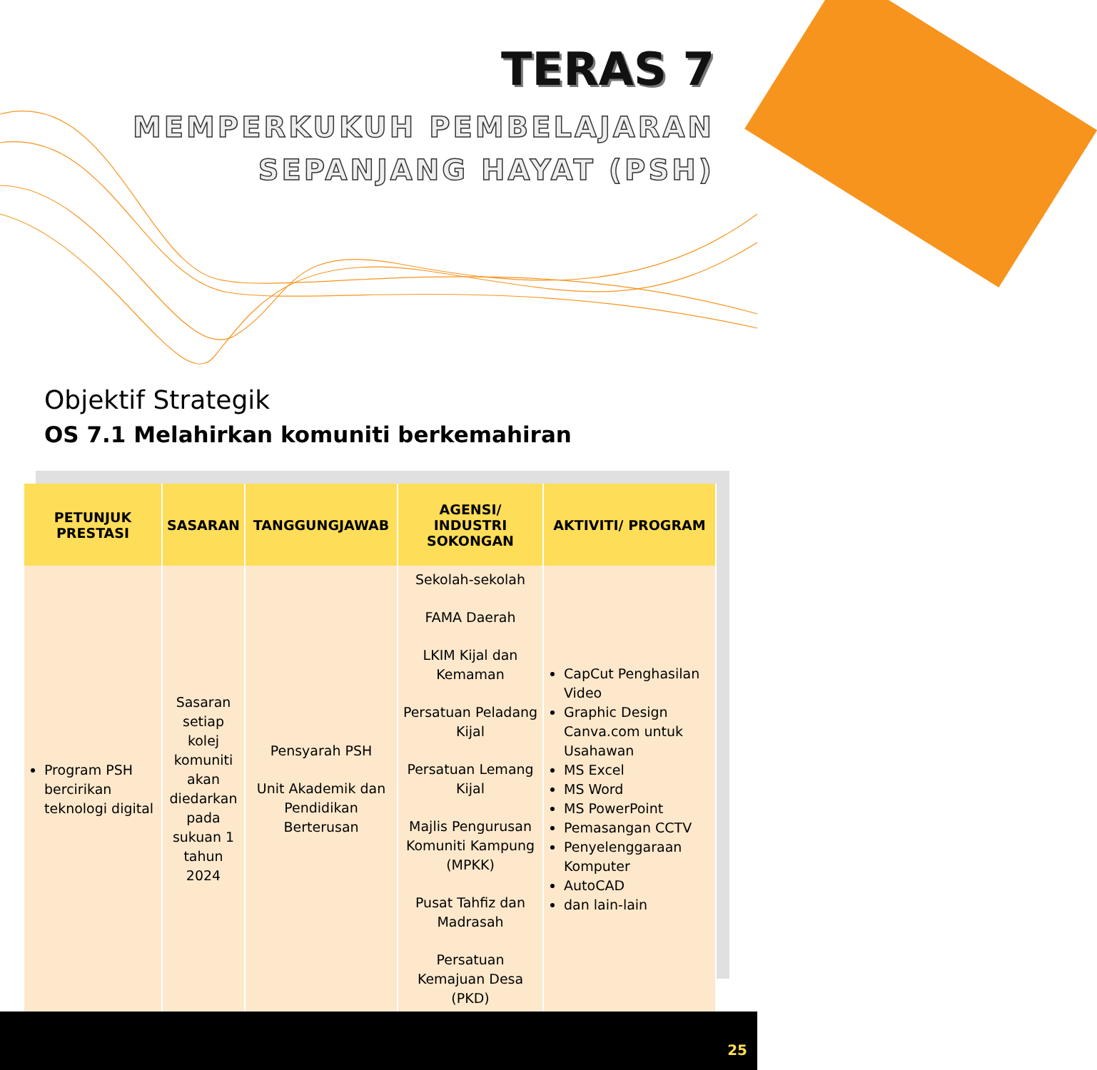TERAS 7
MEMPERKUKUH PEMBELAJARAN
SEPANJANG HAYAT (PSH)
Objektif Strategik
OS 7.1 Melahirkan komuniti berkemahiran
| PETUNJUK PRESTASI | SASARAN | TANGGUNGJAWAB | AGENSI/ INDUSTRI SOKONGAN | AKTIVITI/ PROGRAM |
| --- | --- | --- | --- | --- |
| Program PSH bercirikan teknologi digital | Sasaran setiap kolej komuniti akan diedarkan pada sukuan 1 tahun 2024 | Pensyarah PSH Unit Akademik dan Pendidikan Berterusan | Sekolah-sekolah FAMA Daerah LKIM Kijal dan Kemaman Persatuan Peladang Kijal Persatuan Lemang Kijal Majlis Pengurusan Komuniti Kampung (MPKK) Pusat Tahfiz dan Madrasah Persatuan Kemajuan Desa (PKD) | CapCut Penghasilan Video Graphic Design Canva.com untuk Usahawan MS Excel MS Word MS PowerPoint Pemasangan CCTV Penyelenggaraan Komputer AutoCAD dan lain-lain |
25